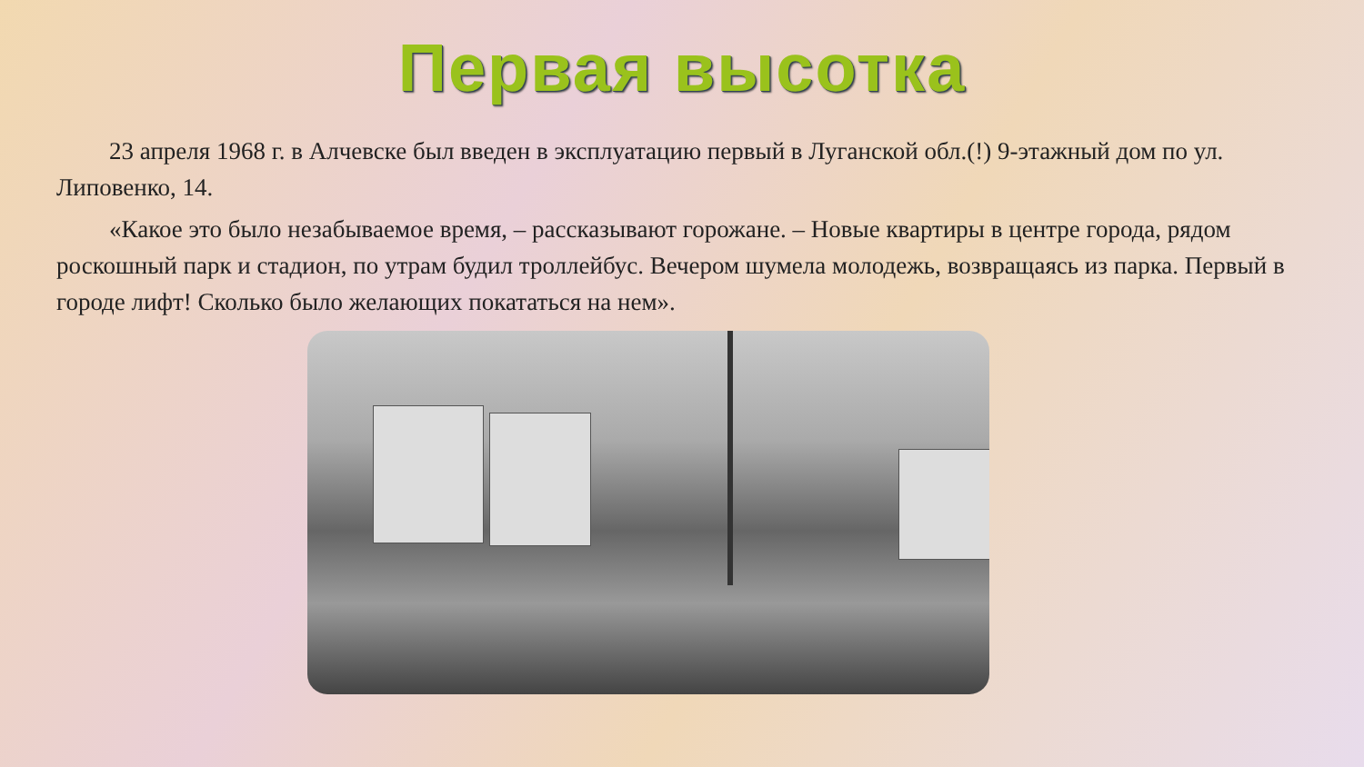Первая высотка
23 апреля 1968 г. в Алчевске был введен в эксплуатацию первый в Луганской обл.(!) 9-этажный дом по ул. Липовенко, 14.
«Какое это было незабываемое время, – рассказывают горожане. – Новые квартиры в центре города, рядом роскошный парк и стадион, по утрам будил троллейбус. Вечером шумела молодежь, возвращаясь из парка. Первый в городе лифт! Сколько было желающих покататься на нем».